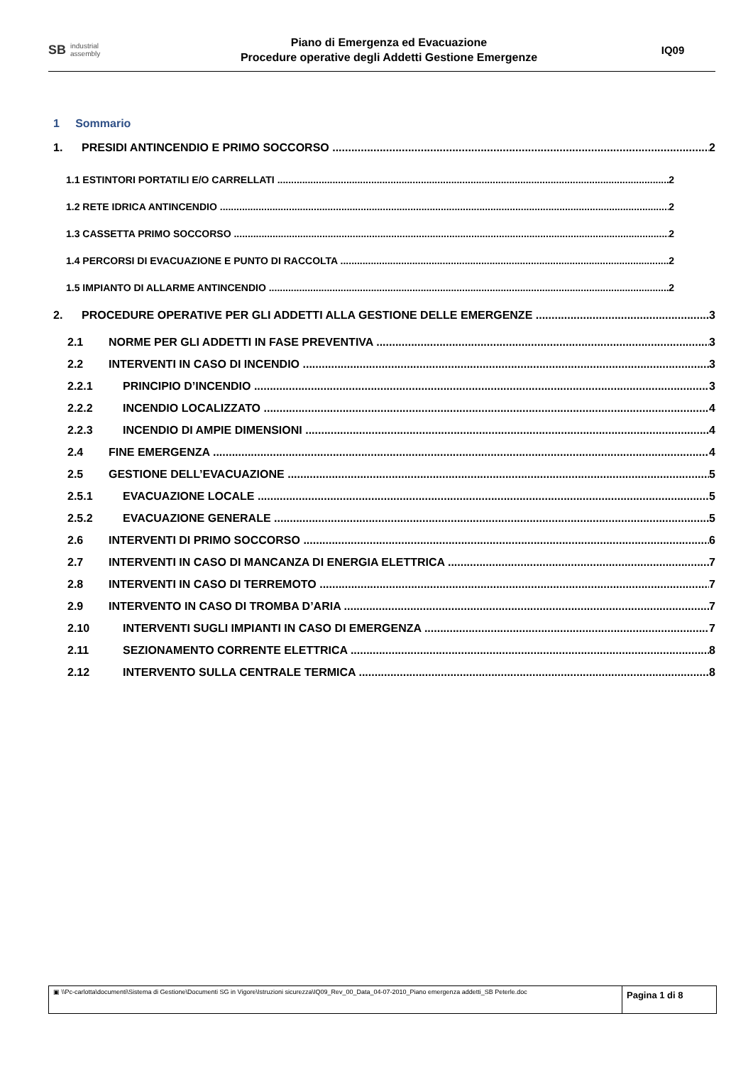SB industrial
assembly
Piano di Emergenza ed Evacuazione
Procedure operative degli Addetti Gestione Emergenze
IQ09
1 Sommario
1. PRESIDI ANTINCENDIO E PRIMO SOCCORSO 2
1.1 ESTINTORI PORTATILI E/O CARRELLATI 2
1.2 RETE IDRICA ANTINCENDIO 2
1.3 CASSETTA PRIMO SOCCORSO 2
1.4 PERCORSI DI EVACUAZIONE E PUNTO DI RACCOLTA 2
1.5 IMPIANTO DI ALLARME ANTINCENDIO 2
2. PROCEDURE OPERATIVE PER GLI ADDETTI ALLA GESTIONE DELLE EMERGENZE 3
2.1 NORME PER GLI ADDETTI IN FASE PREVENTIVA 3
2.2 INTERVENTI IN CASO DI INCENDIO 3
2.2.1 PRINCIPIO D’INCENDIO 3
2.2.2 INCENDIO LOCALIZZATO 4
2.2.3 INCENDIO DI AMPIE DIMENSIONI 4
2.4 FINE EMERGENZA 4
2.5 GESTIONE DELL’EVACUAZIONE 5
2.5.1 EVACUAZIONE LOCALE 5
2.5.2 EVACUAZIONE GENERALE 5
2.6 INTERVENTI DI PRIMO SOCCORSO 6
2.7 INTERVENTI IN CASO DI MANCANZA DI ENERGIA ELETTRICA 7
2.8 INTERVENTI IN CASO DI TERREMOTO 7
2.9 INTERVENTO IN CASO DI TROMBA D’ARIA 7
2.10 INTERVENTI SUGLI IMPIANTI IN CASO DI EMERGENZA 7
2.11 SEZIONAMENTO CORRENTE ELETTRICA 8
2.12 INTERVENTO SULLA CENTRALE TERMICA 8
▣ \\Pc-carlotta\documenti\Sistema di Gestione\Documenti SG in Vigore\Istruzioni sicurezza\IQ09_Rev_00_Data_04-07-2010_Piano emergenza addetti_SB Peterle.doc
Pagina 1 di 8